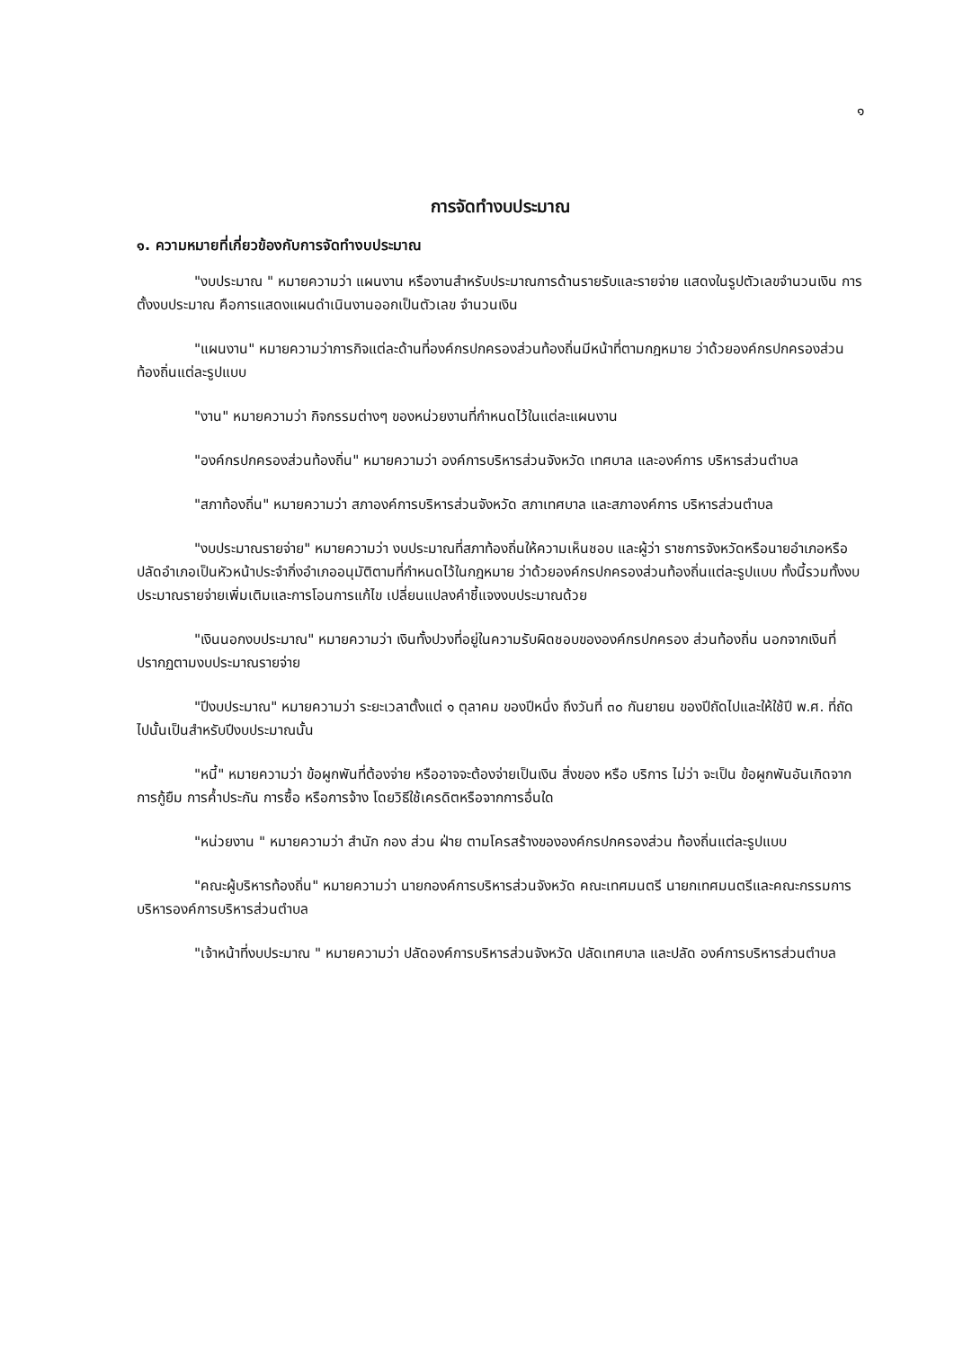๑
การจัดทำงบประมาณ
๑. ความหมายที่เกี่ยวข้องกับการจัดทำงบประมาณ
"งบประมาณ " หมายความว่า แผนงาน หรืองานสำหรับประมาณการด้านรายรับและรายจ่าย แสดงในรูปตัวเลขจำนวนเงิน การตั้งงบประมาณ คือการแสดงแผนดำเนินงานออกเป็นตัวเลข จำนวนเงิน
"แผนงาน" หมายความว่าภารกิจแต่ละด้านที่องค์กรปกครองส่วนท้องถิ่นมีหน้าที่ตามกฎหมาย ว่าด้วยองค์กรปกครองส่วนท้องถิ่นแต่ละรูปแบบ
"งาน" หมายความว่า กิจกรรมต่างๆ ของหน่วยงานที่กำหนดไว้ในแต่ละแผนงาน
"องค์กรปกครองส่วนท้องถิ่น" หมายความว่า องค์การบริหารส่วนจังหวัด เทศบาล และองค์การ บริหารส่วนตำบล
"สภาท้องถิ่น" หมายความว่า สภาองค์การบริหารส่วนจังหวัด สภาเทศบาล และสภาองค์การ บริหารส่วนตำบล
"งบประมาณรายจ่าย" หมายความว่า งบประมาณที่สภาท้องถิ่นให้ความเห็นชอบ และผู้ว่า ราชการจังหวัดหรือนายอำเภอหรือปลัดอำเภอเป็นหัวหน้าประจำกิ่งอำเภออนุมัติตามที่กำหนดไว้ในกฎหมาย ว่าด้วยองค์กรปกครองส่วนท้องถิ่นแต่ละรูปแบบ ทั้งนี้รวมทั้งงบประมาณรายจ่ายเพิ่มเติมและการโอนการแก้ไข เปลี่ยนแปลงคำชี้แจงงบประมาณด้วย
"เงินนอกงบประมาณ" หมายความว่า เงินทั้งปวงที่อยู่ในความรับผิดชอบขององค์กรปกครอง ส่วนท้องถิ่น นอกจากเงินที่ปรากฏตามงบประมาณรายจ่าย
"ปีงบประมาณ" หมายความว่า ระยะเวลาตั้งแต่ ๑ ตุลาคม ของปีหนึ่ง ถึงวันที่ ๓๐ กันยายน ของปีถัดไปและให้ใช้ปี พ.ศ. ที่ถัดไปนั้นเป็นสำหรับปีงบประมาณนั้น
"หนี้" หมายความว่า ข้อผูกพันที่ต้องจ่าย หรืออาจจะต้องจ่ายเป็นเงิน สิ่งของ หรือ บริการ ไม่ว่า จะเป็น ข้อผูกพันอันเกิดจากการกู้ยืม การค้ำประกัน การซื้อ หรือการจ้าง โดยวิธีใช้เครดิตหรือจากการอื่นใด
"หน่วยงาน " หมายความว่า สำนัก กอง ส่วน ฝ่าย ตามโครสร้างขององค์กรปกครองส่วน ท้องถิ่นแต่ละรูปแบบ
"คณะผู้บริหารท้องถิ่น" หมายความว่า นายกองค์การบริหารส่วนจังหวัด คณะเทศมนตรี นายกเทศมนตรีและคณะกรรมการบริหารองค์การบริหารส่วนตำบล
"เจ้าหน้าที่งบประมาณ " หมายความว่า ปลัดองค์การบริหารส่วนจังหวัด ปลัดเทศบาล และปลัด องค์การบริหารส่วนตำบล